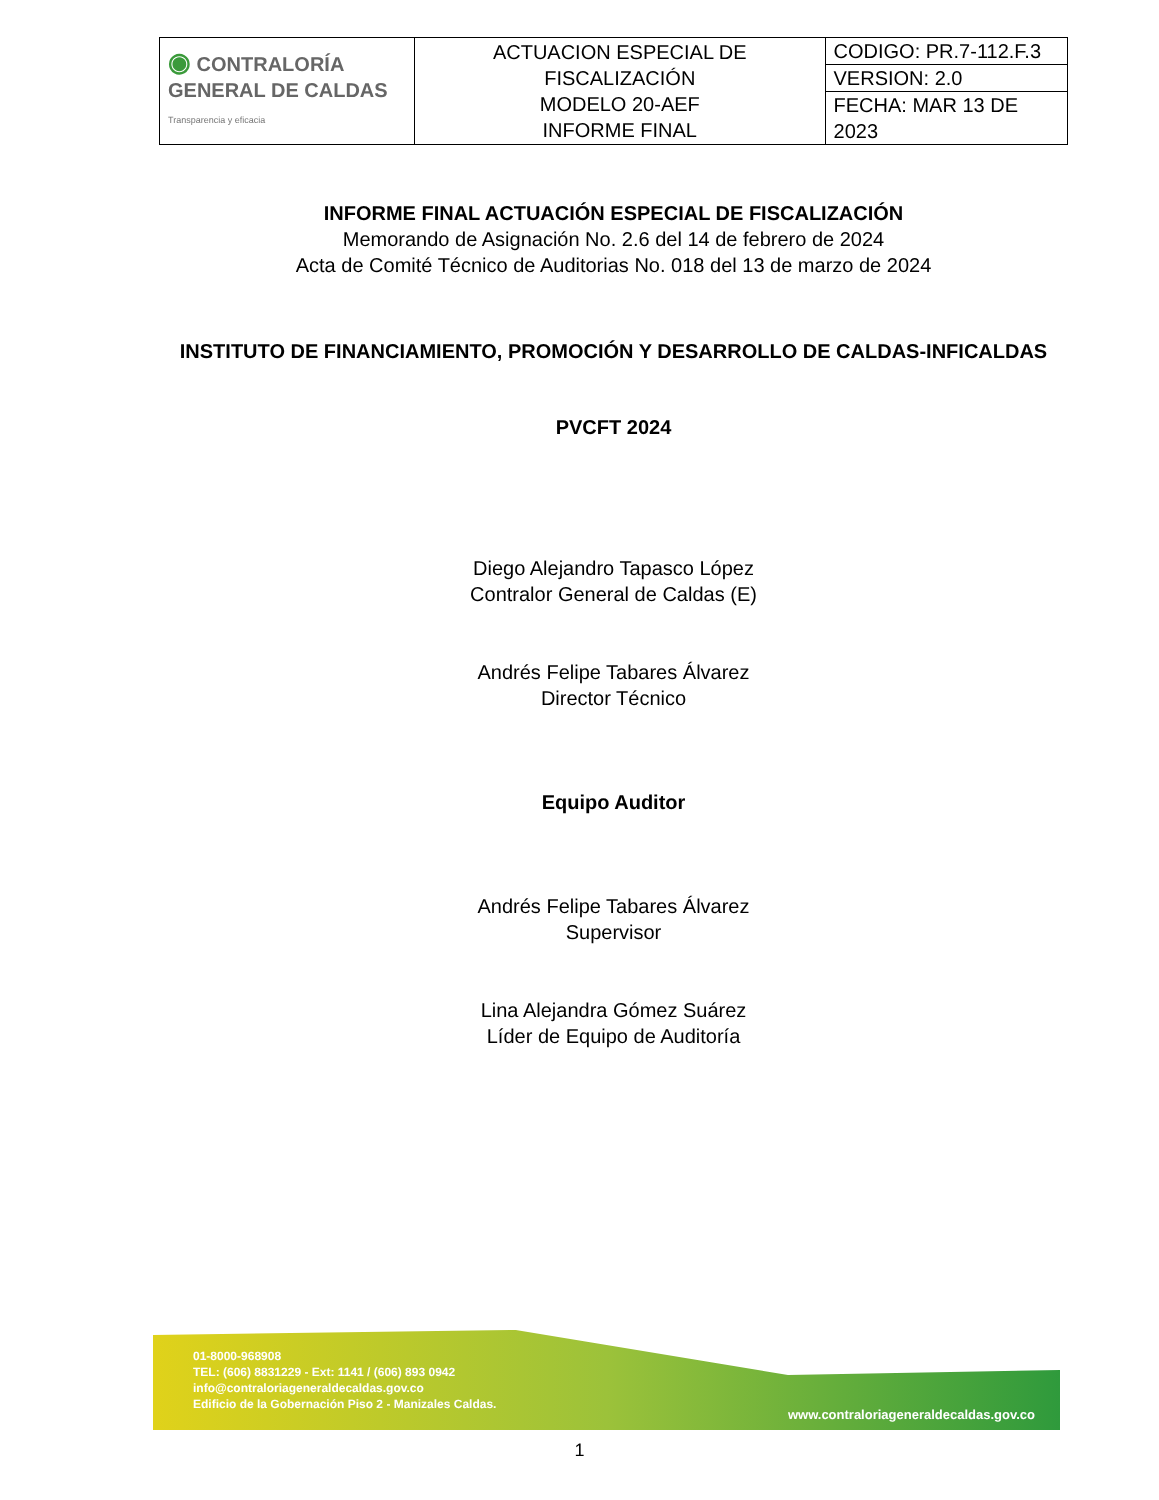| ◉ CONTRALORÍA GENERAL DE CALDAS Transparencia y eficacia | ACTUACION ESPECIAL DE FISCALIZACIÓN MODELO 20-AEF INFORME FINAL | CODIGO: PR.7-112.F.3 |
| | | VERSION: 2.0 |
| | | FECHA: MAR 13 DE 2023 |
INFORME FINAL ACTUACIÓN ESPECIAL DE FISCALIZACIÓN
Memorando de Asignación No. 2.6 del 14 de febrero de 2024
Acta de Comité Técnico de Auditorias No. 018 del 13 de marzo de 2024
INSTITUTO DE FINANCIAMIENTO, PROMOCIÓN Y DESARROLLO DE CALDAS-INFICALDAS
PVCFT 2024
Diego Alejandro Tapasco López
Contralor General de Caldas (E)
Andrés Felipe Tabares Álvarez
Director Técnico
Equipo Auditor
Andrés Felipe Tabares Álvarez
Supervisor
Lina Alejandra Gómez Suárez
Líder de Equipo de Auditoría
01-8000-968908
TEL: (606) 8831229 - Ext: 1141 / (606) 893 0942
info@contraloriageneraldecaldas.gov.co
Edificio de la Gobernación Piso 2 - Manizales Caldas.
www.contraloriageneraldecaldas.gov.co
1